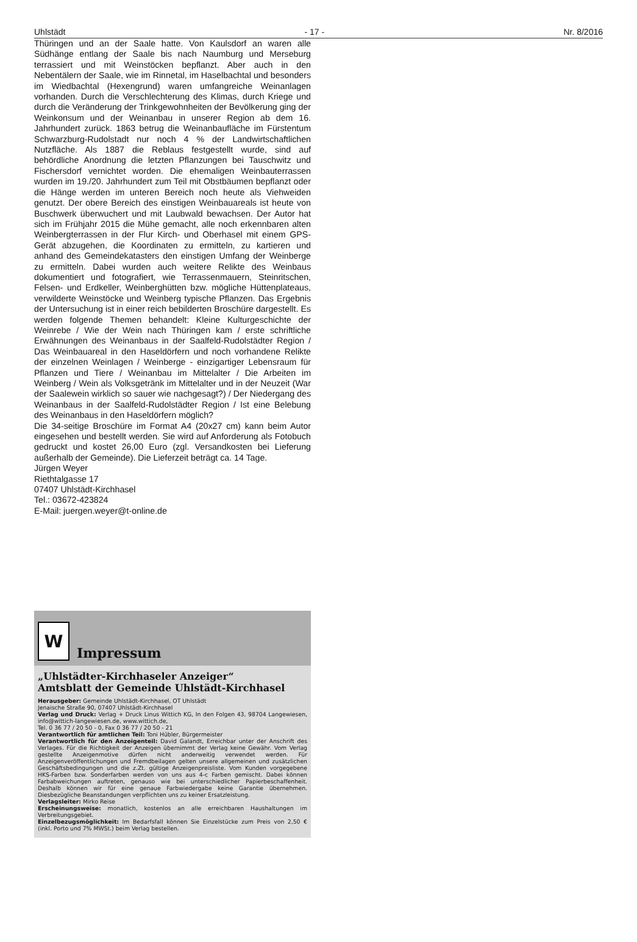Uhlstädt - 17 - Nr. 8/2016
Thüringen und an der Saale hatte. Von Kaulsdorf an waren alle Südhänge entlang der Saale bis nach Naumburg und Merseburg terrassiert und mit Weinstöcken bepflanzt. Aber auch in den Nebentälern der Saale, wie im Rinnetal, im Haselbachtal und besonders im Wiedbachtal (Hexengrund) waren umfangreiche Weinanlagen vorhanden. Durch die Verschlechterung des Klimas, durch Kriege und durch die Veränderung der Trinkgewohnheiten der Bevölkerung ging der Weinkonsum und der Weinanbau in unserer Region ab dem 16. Jahrhundert zurück. 1863 betrug die Weinanbaufläche im Fürstentum Schwarzburg-Rudolstadt nur noch 4 % der Landwirtschaftlichen Nutzfläche. Als 1887 die Reblaus festgestellt wurde, sind auf behördliche Anordnung die letzten Pflanzungen bei Tauschwitz und Fischersdorf vernichtet worden. Die ehemaligen Weinbauterrassen wurden im 19./20. Jahrhundert zum Teil mit Obstbäumen bepflanzt oder die Hänge werden im unteren Bereich noch heute als Viehweiden genutzt. Der obere Bereich des einstigen Weinbauareals ist heute von Buschwerk überwuchert und mit Laubwald bewachsen. Der Autor hat sich im Frühjahr 2015 die Mühe gemacht, alle noch erkennbaren alten Weinbergterrassen in der Flur Kirch- und Oberhasel mit einem GPS-Gerät abzugehen, die Koordinaten zu ermitteln, zu kartieren und anhand des Gemeindekatasters den einstigen Umfang der Weinberge zu ermitteln. Dabei wurden auch weitere Relikte des Weinbaus dokumentiert und fotografiert, wie Terrassenmauern, Steinritschen, Felsen- und Erdkeller, Weinberghütten bzw. mögliche Hüttenplateaus, verwilderte Weinstöcke und Weinberg typische Pflanzen. Das Ergebnis der Untersuchung ist in einer reich bebilderten Broschüre dargestellt. Es werden folgende Themen behandelt: Kleine Kulturgeschichte der Weinrebe / Wie der Wein nach Thüringen kam / erste schriftliche Erwähnungen des Weinanbaus in der Saalfeld-Rudolstädter Region / Das Weinbauareal in den Haseldörfern und noch vorhandene Relikte der einzelnen Weinlagen / Weinberge - einzigartiger Lebensraum für Pflanzen und Tiere / Weinanbau im Mittelalter / Die Arbeiten im Weinberg / Wein als Volksgetränk im Mittelalter und in der Neuzeit (War der Saalewein wirklich so sauer wie nachgesagt?) / Der Niedergang des Weinanbaus in der Saalfeld-Rudolstädter Region / Ist eine Belebung des Weinanbaus in den Haseldörfern möglich?
Die 34-seitige Broschüre im Format A4 (20x27 cm) kann beim Autor eingesehen und bestellt werden. Sie wird auf Anforderung als Fotobuch gedruckt und kostet 26,00 Euro (zgl. Versandkosten bei Lieferung außerhalb der Gemeinde). Die Lieferzeit beträgt ca. 14 Tage.
Jürgen Weyer
Riethtalgasse 17
07407 Uhlstädt-Kirchhasel
Tel.: 03672-423824
E-Mail: juergen.weyer@t-online.de
W
Impressum
„Uhlstädter-Kirchhaseler Anzeiger“
Amtsblatt der Gemeinde Uhlstädt-Kirchhasel
Herausgeber: Gemeinde Uhlstädt-Kirchhasel, OT Uhlstädt
Jenaische Straße 90, 07407 Uhlstädt-Kirchhasel
Verlag und Druck: Verlag + Druck Linus Wittich KG, In den Folgen 43, 98704 Langewiesen, info@wittich-langewiesen.de, www.wittich.de,
Tel. 0 36 77 / 20 50 - 0, Fax 0 36 77 / 20 50 - 21
Verantwortlich für amtlichen Teil: Toni Hübler, Bürgermeister
Verantwortlich für den Anzeigenteil: David Galandt, Erreichbar unter der Anschrift des Verlages. Für die Richtigkeit der Anzeigen übernimmt der Verlag keine Gewähr. Vom Verlag gestellte Anzeigenmotive dürfen nicht anderweitig verwendet werden. Für Anzeigenveröffentlichungen und Fremdbeilagen gelten unsere allgemeinen und zusätzlichen Geschäftsbedingungen und die z.Zt. gültige Anzeigenpreisliste. Vom Kunden vorgegebene HKS-Farben bzw. Sonderfarben werden von uns aus 4-c Farben gemischt. Dabei können Farbabweichungen auftreten, genauso wie bei unterschiedlicher Papierbeschaffenheit. Deshalb können wir für eine genaue Farbwiedergabe keine Garantie übernehmen. Diesbezügliche Beanstandungen verpflichten uns zu keiner Ersatzleistung.
Verlagsleiter: Mirko Reise
Erscheinungsweise: monatlich, kostenlos an alle erreichbaren Haushaltungen im Verbreitungsgebiet.
Einzelbezugsmöglichkeit: Im Bedarfsfall können Sie Einzelstücke zum Preis von 2,50 € (inkl. Porto und 7% MWSt.) beim Verlag bestellen.